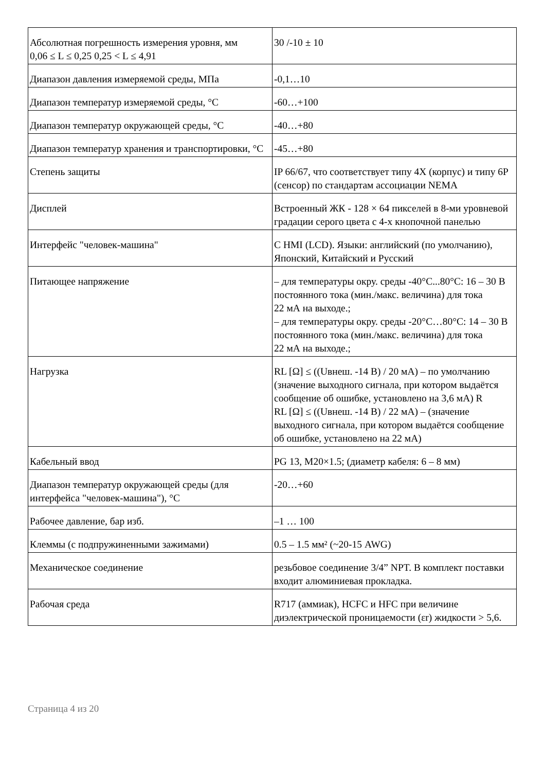| Абсолютная погрешность измерения уровня, мм 0,06 ≤ L ≤ 0,25 0,25 < L ≤ 4,91 | 30 /-10 ± 10 |
| Диапазон давления измеряемой среды, МПа | -0,1…10 |
| Диапазон температур измеряемой среды, °С | -60…+100 |
| Диапазон температур окружающей среды, °С | -40…+80 |
| Диапазон температур хранения и транспортировки, °С | -45…+80 |
| Степень защиты | IP 66/67, что соответствует типу 4X (корпус) и типу 6P (сенсор) по стандартам ассоциации NEMA |
| Дисплей | Встроенный ЖК - 128 × 64 пикселей в 8-ми уровневой градации серого цвета с 4-х кнопочной панелью |
| Интерфейс "человек-машина" | С HMI (LCD). Языки: английский (по умолчанию), Японский, Китайский и Русский |
| Питающее напряжение | – для температуры окру. среды -40°C...80°C: 16 – 30 В постоянного тока (мин./макс. величина) для тока 22 мА на выходе.; – для температуры окру. среды -20°C…80°C: 14 – 30 В постоянного тока (мин./макс. величина) для тока 22 мА на выходе.; |
| Нагрузка | RL [Ω] ≤ ((Uвнеш. -14 В) / 20 мА) – по умолчанию (значение выходного сигнала, при котором выдаётся сообщение об ошибке, установлено на 3,6 мА) R RL [Ω] ≤ ((Uвнеш. -14 В) / 22 мА) – (значение выходного сигнала, при котором выдаётся сообщение об ошибке, установлено на 22 мА) |
| Кабельный ввод | PG 13, M20×1.5; (диаметр кабеля: 6 – 8 мм) |
| Диапазон температур окружающей среды (для интерфейса "человек-машина"), °С | -20…+60 |
| Рабочее давление, бар изб. | –1 … 100 |
| Клеммы (с подпружиненными зажимами) | 0.5 – 1.5 мм² (~20-15 AWG) |
| Механическое соединение | резьбовое соединение 3/4” NPT. В комплект поставки входит алюминиевая прокладка. |
| Рабочая среда | R717 (аммиак), HCFC и HFC при величине диэлектрической проницаемости (εr) жидкости > 5,6. |
Страница 4 из 20